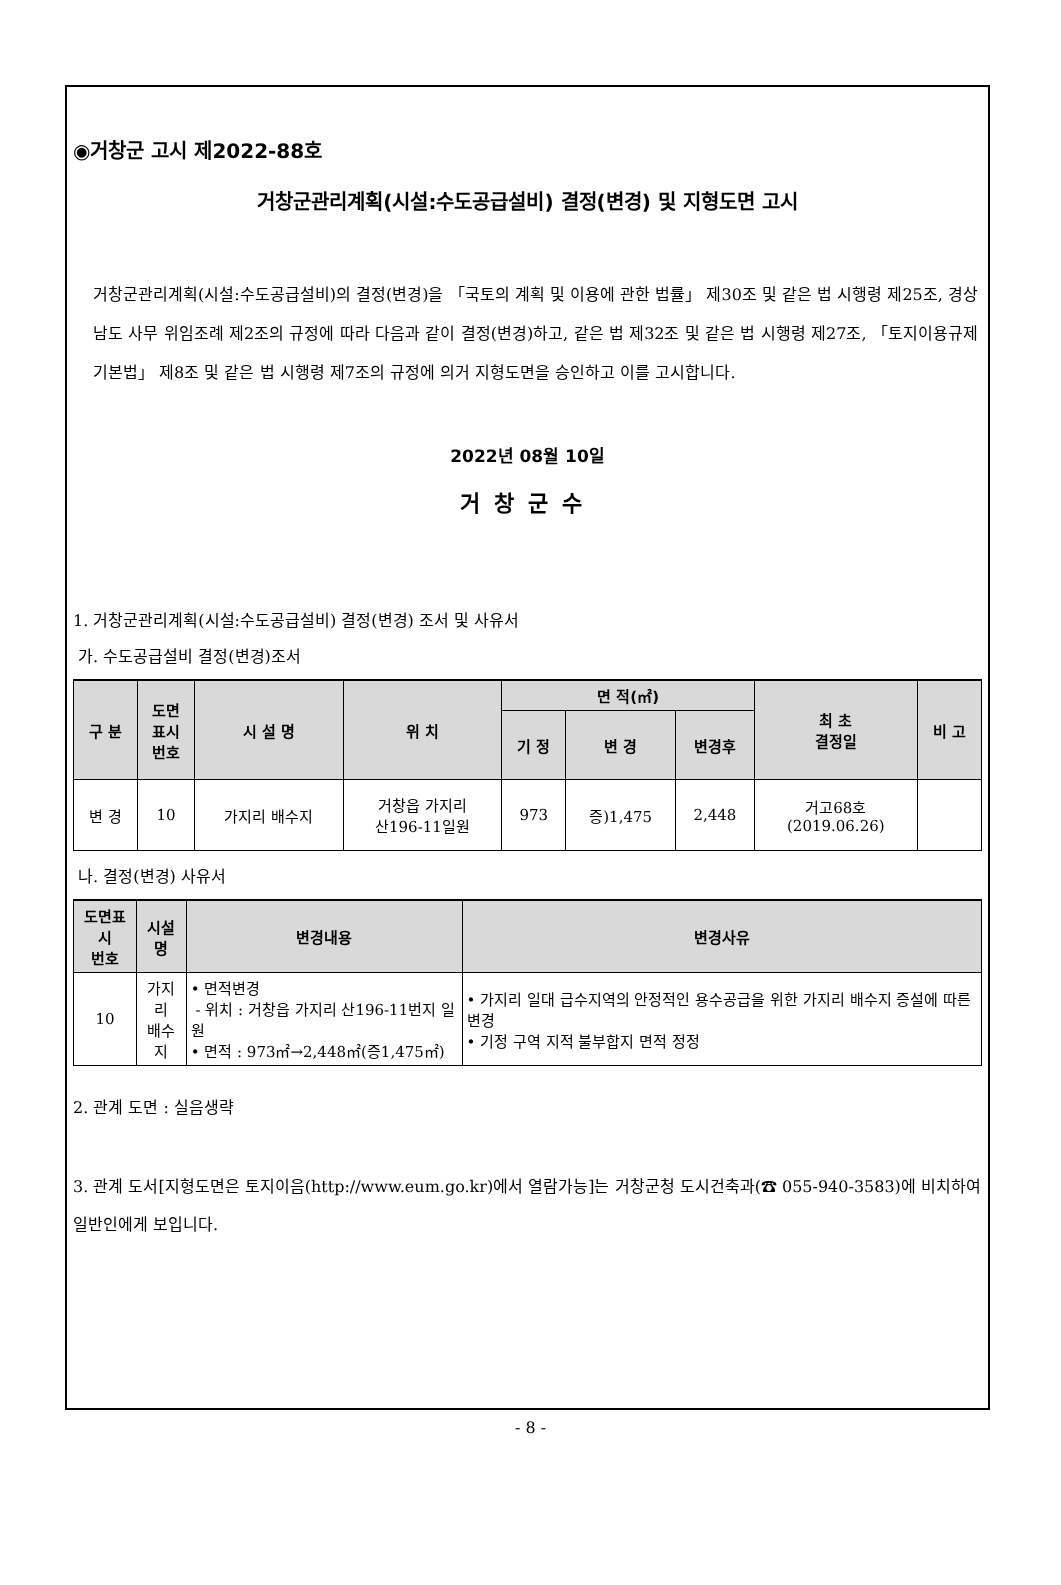◉거창군 고시 제2022-88호
거창군관리계획(시설:수도공급설비) 결정(변경) 및 지형도면 고시
거창군관리계획(시설:수도공급설비)의 결정(변경)을 「국토의 계획 및 이용에 관한 법률」 제30조 및 같은 법 시행령 제25조, 경상남도 사무 위임조례 제2조의 규정에 따라 다음과 같이 결정(변경)하고, 같은 법 제32조 및 같은 법 시행령 제27조, 「토지이용규제기본법」 제8조 및 같은 법 시행령 제7조의 규정에 의거 지형도면을 승인하고 이를 고시합니다.
2022년 08월 10일
거창군수
1. 거창군관리계획(시설:수도공급설비) 결정(변경) 조서 및 사유서
가. 수도공급설비 결정(변경)조서
| 구 분 | 도면 표시 번호 | 시 설 명 | 위 치 | 면 적(㎡) | | | 최 초 결정일 | 비 고 |
| --- | --- | --- | --- | --- | --- | --- | --- | --- |
| | | | | 기 정 | 변 경 | 변경후 | | |
| 변 경 | 10 | 가지리 배수지 | 거창읍 가지리 산196-11일원 | 973 | 증)1,475 | 2,448 | 거고68호 (2019.06.26) | |
나. 결정(변경) 사유서
| 도면표시 번호 | 시설명 | 변경내용 | 변경사유 |
| --- | --- | --- | --- |
| 10 | 가지리 배수지 | • 면적변경 - 위치 : 거창읍 가지리 산196-11번지 일원 • 면적 : 973㎡→2,448㎡(증1,475㎡) | • 가지리 일대 급수지역의 안정적인 용수공급을 위한 가지리 배수지 증설에 따른 변경 • 기정 구역 지적 불부합지 면적 정정 |
2. 관계 도면 : 실음생략
3. 관계 도서[지형도면은 토지이음(http://www.eum.go.kr)에서 열람가능]는 거창군청 도시건축과(☎ 055-940-3583)에 비치하여 일반인에게 보입니다.
- 8 -